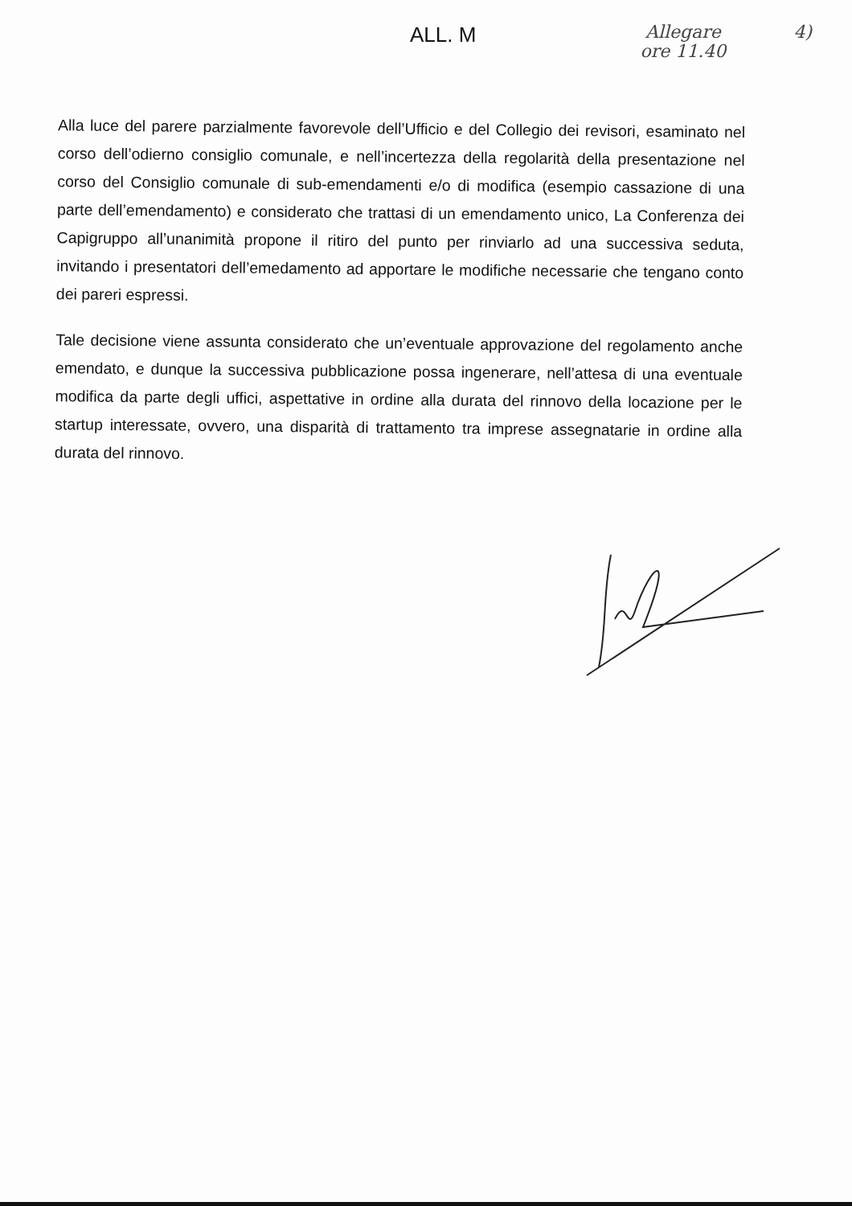ALL. M
Allegare
ore 11.40
4)
Alla luce del parere parzialmente favorevole dell’Ufficio e del Collegio dei revisori, esaminato nel corso dell’odierno consiglio comunale, e nell’incertezza della regolarità della presentazione nel corso del Consiglio comunale di sub-emendamenti e/o di modifica (esempio cassazione di una parte dell’emendamento) e considerato che trattasi di un emendamento unico, La Conferenza dei Capigruppo all’unanimità propone il ritiro del punto per rinviarlo ad una successiva seduta, invitando i presentatori dell’emedamento ad apportare le modifiche necessarie che tengano conto dei pareri espressi.
Tale decisione viene assunta considerato che un’eventuale approvazione del regolamento anche emendato, e dunque la successiva pubblicazione possa ingenerare, nell’attesa di una eventuale modifica da parte degli uffici, aspettative in ordine alla durata del rinnovo della locazione per le startup interessate, ovvero, una disparità di trattamento tra imprese assegnatarie in ordine alla durata del rinnovo.